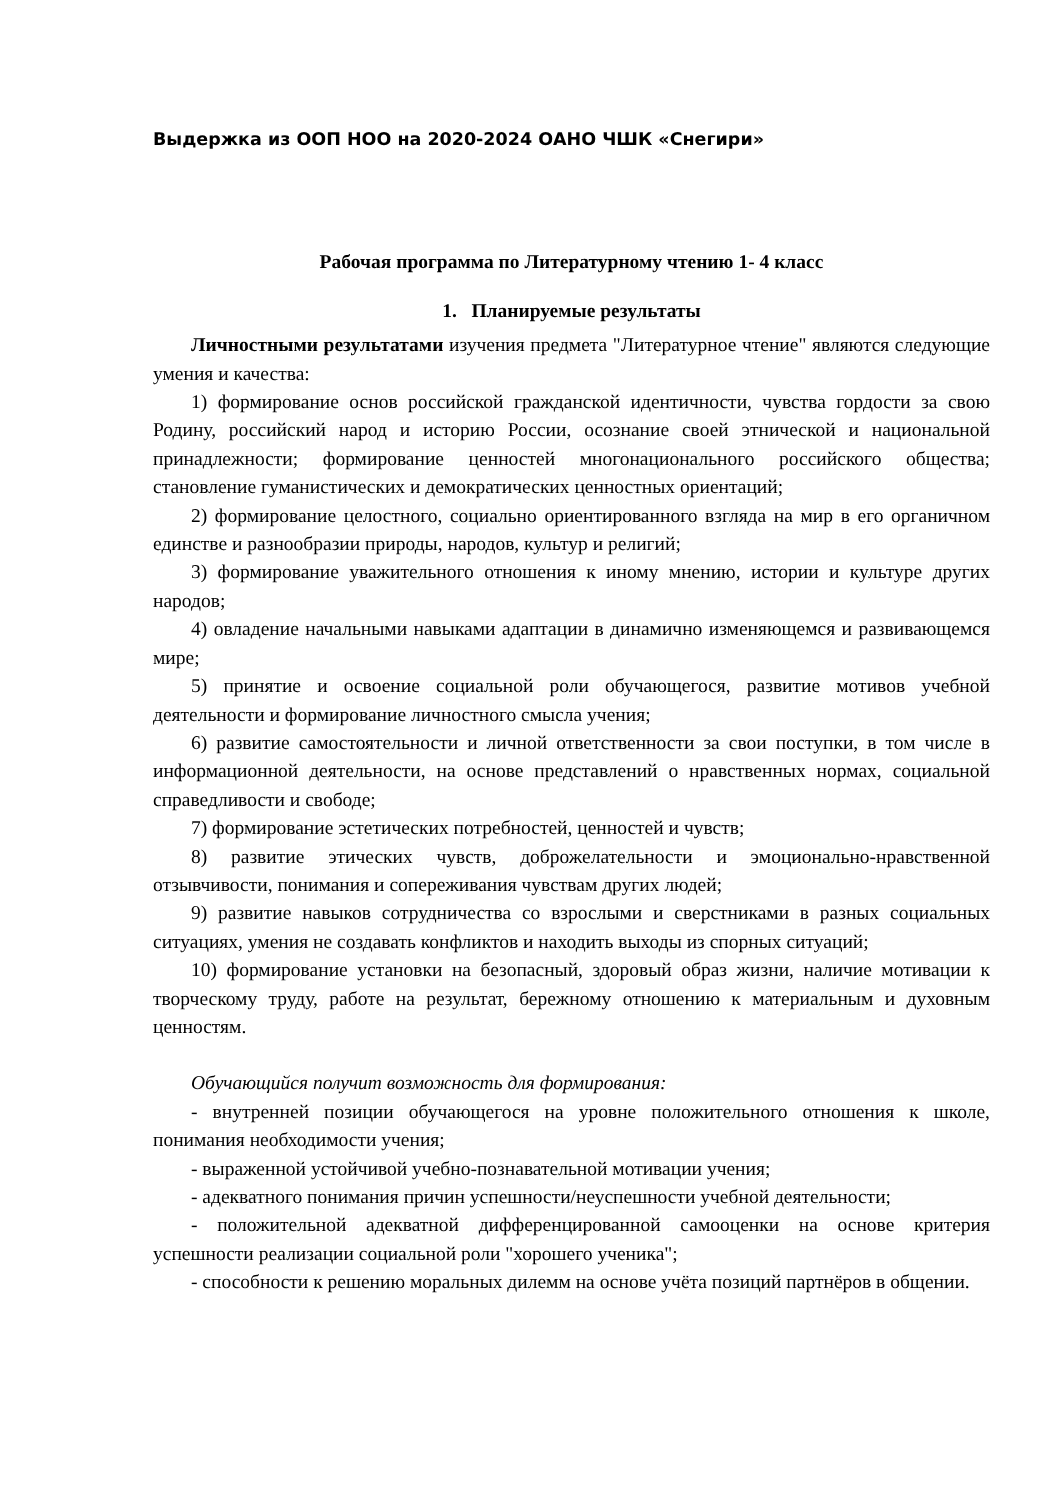Выдержка из ООП НОО на 2020-2024 ОАНО ЧШК «Снегири»
Рабочая программа по Литературному чтению 1- 4 класс
1. Планируемые результаты
Личностными результатами изучения предмета "Литературное чтение" являются следующие умения и качества:
1) формирование основ российской гражданской идентичности, чувства гордости за свою Родину, российский народ и историю России, осознание своей этнической и национальной принадлежности; формирование ценностей многонационального российского общества; становление гуманистических и демократических ценностных ориентаций;
2) формирование целостного, социально ориентированного взгляда на мир в его органичном единстве и разнообразии природы, народов, культур и религий;
3) формирование уважительного отношения к иному мнению, истории и культуре других народов;
4) овладение начальными навыками адаптации в динамично изменяющемся и развивающемся мире;
5) принятие и освоение социальной роли обучающегося, развитие мотивов учебной деятельности и формирование личностного смысла учения;
6) развитие самостоятельности и личной ответственности за свои поступки, в том числе в информационной деятельности, на основе представлений о нравственных нормах, социальной справедливости и свободе;
7) формирование эстетических потребностей, ценностей и чувств;
8) развитие этических чувств, доброжелательности и эмоционально-нравственной отзывчивости, понимания и сопереживания чувствам других людей;
9) развитие навыков сотрудничества со взрослыми и сверстниками в разных социальных ситуациях, умения не создавать конфликтов и находить выходы из спорных ситуаций;
10) формирование установки на безопасный, здоровый образ жизни, наличие мотивации к творческому труду, работе на результат, бережному отношению к материальным и духовным ценностям.
Обучающийся получит возможность для формирования:
- внутренней позиции обучающегося на уровне положительного отношения к школе, понимания необходимости учения;
- выраженной устойчивой учебно-познавательной мотивации учения;
- адекватного понимания причин успешности/неуспешности учебной деятельности;
- положительной адекватной дифференцированной самооценки на основе критерия успешности реализации социальной роли "хорошего ученика";
- способности к решению моральных дилемм на основе учёта позиций партнёров в общении.